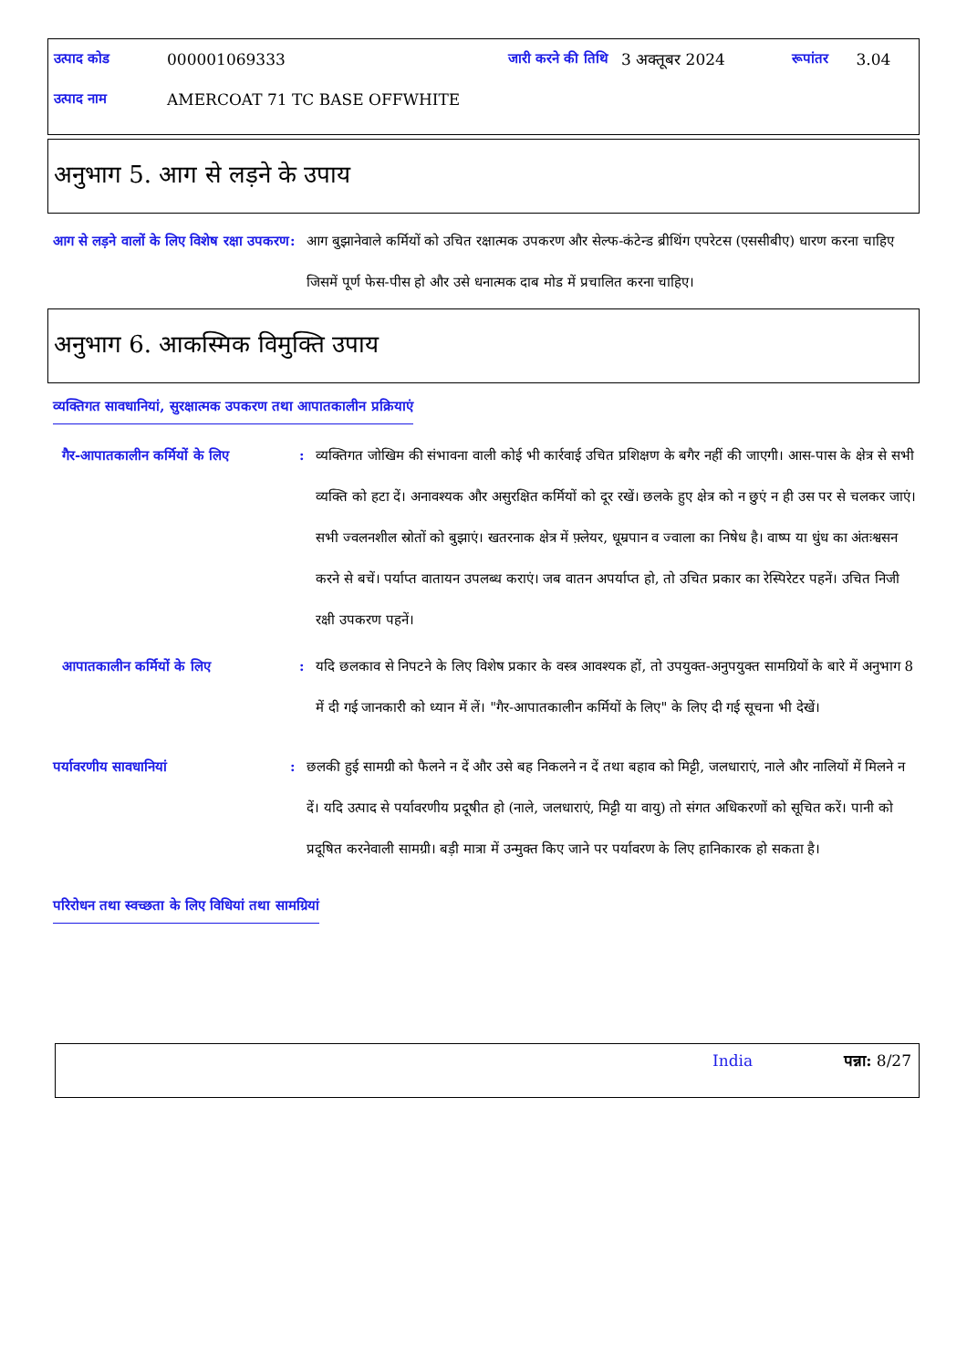| उत्पाद कोड | 000001069333 | जारी करने की तिथि | 3 अक्तूबर 2024 | रूपांतर | 3.04 |
| उत्पाद नाम | AMERCOAT 71 TC BASE OFFWHITE | | | | |
अनुभाग 5. आग से लड़ने के उपाय
आग से लड़ने वालों के लिए विशेष रक्षा उपकरण
: आग बुझानेवाले कर्मियों को उचित रक्षात्मक उपकरण और सेल्फ-कंटेन्ड ब्रीथिंग एपरेटस (एससीबीए) धारण करना चाहिए जिसमें पूर्ण फेस-पीस हो और उसे धनात्मक दाब मोड में प्रचालित करना चाहिए।
अनुभाग 6. आकस्मिक विमुक्ति उपाय
व्यक्तिगत सावधानियां, सुरक्षात्मक उपकरण तथा आपातकालीन प्रक्रियाएं
गैर-आपातकालीन कर्मियों के लिए
: व्यक्तिगत जोखिम की संभावना वाली कोई भी कार्रवाई उचित प्रशिक्षण के बगैर नहीं की जाएगी। आस-पास के क्षेत्र से सभी व्यक्ति को हटा दें। अनावश्यक और असुरक्षित कर्मियों को दूर रखें। छलके हुए क्षेत्र को न छुएं न ही उस पर से चलकर जाएं। सभी ज्वलनशील स्रोतों को बुझाएं। खतरनाक क्षेत्र में फ़्लेयर, धूम्रपान व ज्वाला का निषेध है। वाष्प या धुंध का अंतःश्वसन करने से बचें। पर्याप्त वातायन उपलब्ध कराएं। जब वातन अपर्याप्त हो, तो उचित प्रकार का रेस्पिरेटर पहनें। उचित निजी रक्षी उपकरण पहनें।
आपातकालीन कर्मियों के लिए : यदि छलकाव से निपटने के लिए विशेष प्रकार के वस्त्र आवश्यक हों, तो उपयुक्त-अनुपयुक्त सामग्रियों के बारे में अनुभाग 8 में दी गई जानकारी को ध्यान में लें। "गैर-आपातकालीन कर्मियों के लिए" के लिए दी गई सूचना भी देखें।
पर्यावरणीय सावधानियां : छलकी हुई सामग्री को फैलने न दें और उसे बह निकलने न दें तथा बहाव को मिट्टी, जलधाराएं, नाले और नालियों में मिलने न दें। यदि उत्पाद से पर्यावरणीय प्रदूषीत हो (नाले, जलधाराएं, मिट्टी या वायु) तो संगत अधिकरणों को सूचित करें। पानी को प्रदूषित करनेवाली सामग्री। बड़ी मात्रा में उन्मुक्त किए जाने पर पर्यावरण के लिए हानिकारक हो सकता है।
परिरोधन तथा स्वच्छता के लिए विधियां तथा सामग्रियां
India पन्ना: 8/27